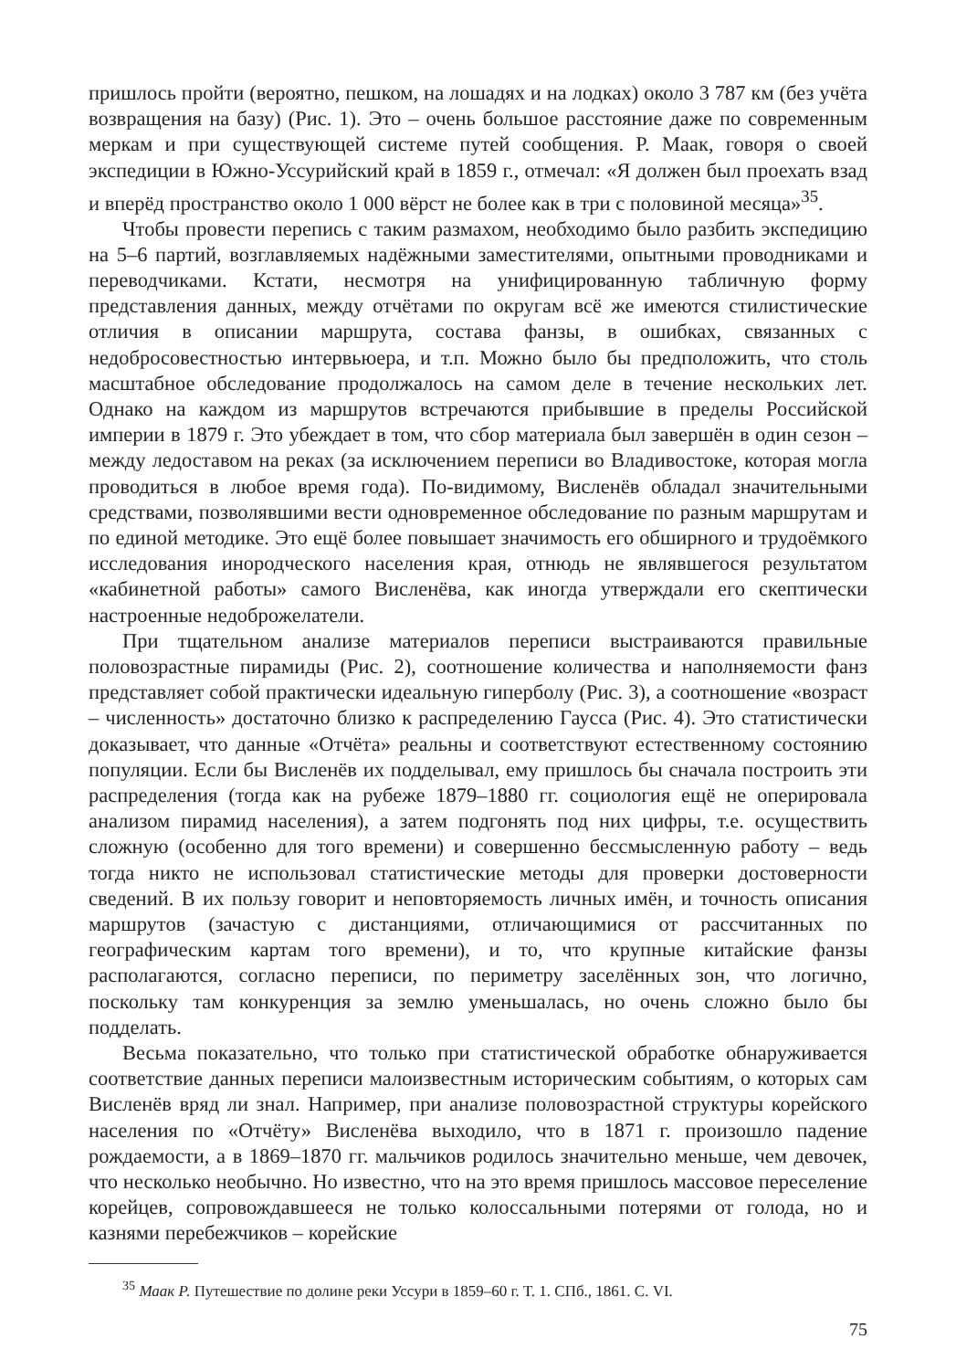пришлось пройти (вероятно, пешком, на лошадях и на лодках) около 3 787 км (без учёта возвращения на базу) (Рис. 1). Это – очень большое расстояние даже по современным меркам и при существующей системе путей сообщения. Р. Маак, говоря о своей экспедиции в Южно-Уссурийский край в 1859 г., отмечал: «Я должен был проехать взад и вперёд пространство около 1 000 вёрст не более как в три с половиной месяца»<sup>35</sup>.
Чтобы провести перепись с таким размахом, необходимо было разбить экспедицию на 5–6 партий, возглавляемых надёжными заместителями, опытными проводниками и переводчиками. Кстати, несмотря на унифицированную табличную форму представления данных, между отчётами по округам всё же имеются стилистические отличия в описании маршрута, состава фанзы, в ошибках, связанных с недобросовестностью интервьюера, и т.п. Можно было бы предположить, что столь масштабное обследование продолжалось на самом деле в течение нескольких лет. Однако на каждом из маршрутов встречаются прибывшие в пределы Российской империи в 1879 г. Это убеждает в том, что сбор материала был завершён в один сезон – между ледоставом на реках (за исключением переписи во Владивостоке, которая могла проводиться в любое время года). По-видимому, Висленёв обладал значительными средствами, позволявшими вести одновременное обследование по разным маршрутам и по единой методике. Это ещё более повышает значимость его обширного и трудоёмкого исследования инородческого населения края, отнюдь не являвшегося результатом «кабинетной работы» самого Висленёва, как иногда утверждали его скептически настроенные недоброжелатели.
При тщательном анализе материалов переписи выстраиваются правильные половозрастные пирамиды (Рис. 2), соотношение количества и наполняемости фанз представляет собой практически идеальную гиперболу (Рис. 3), а соотношение «возраст – численность» достаточно близко к распределению Гаусса (Рис. 4). Это статистически доказывает, что данные «Отчёта» реальны и соответствуют естественному состоянию популяции. Если бы Висленёв их подделывал, ему пришлось бы сначала построить эти распределения (тогда как на рубеже 1879–1880 гг. социология ещё не оперировала анализом пирамид населения), а затем подгонять под них цифры, т.е. осуществить сложную (особенно для того времени) и совершенно бессмысленную работу – ведь тогда никто не использовал статистические методы для проверки достоверности сведений. В их пользу говорит и неповторяемость личных имён, и точность описания маршрутов (зачастую с дистанциями, отличающимися от рассчитанных по географическим картам того времени), и то, что крупные китайские фанзы располагаются, согласно переписи, по периметру заселённых зон, что логично, поскольку там конкуренция за землю уменьшалась, но очень сложно было бы подделать.
Весьма показательно, что только при статистической обработке обнаруживается соответствие данных переписи малоизвестным историческим событиям, о которых сам Висленёв вряд ли знал. Например, при анализе половозрастной структуры корейского населения по «Отчёту» Висленёва выходило, что в 1871 г. произошло падение рождаемости, а в 1869–1870 гг. мальчиков родилось значительно меньше, чем девочек, что несколько необычно. Но известно, что на это время пришлось массовое переселение корейцев, сопровождавшееся не только колоссальными потерями от голода, но и казнями перебежчиков – корейские
<sup>35</sup> Маак Р. Путешествие по долине реки Уссури в 1859–60 г. Т. 1. СПб., 1861. С. VI.
75